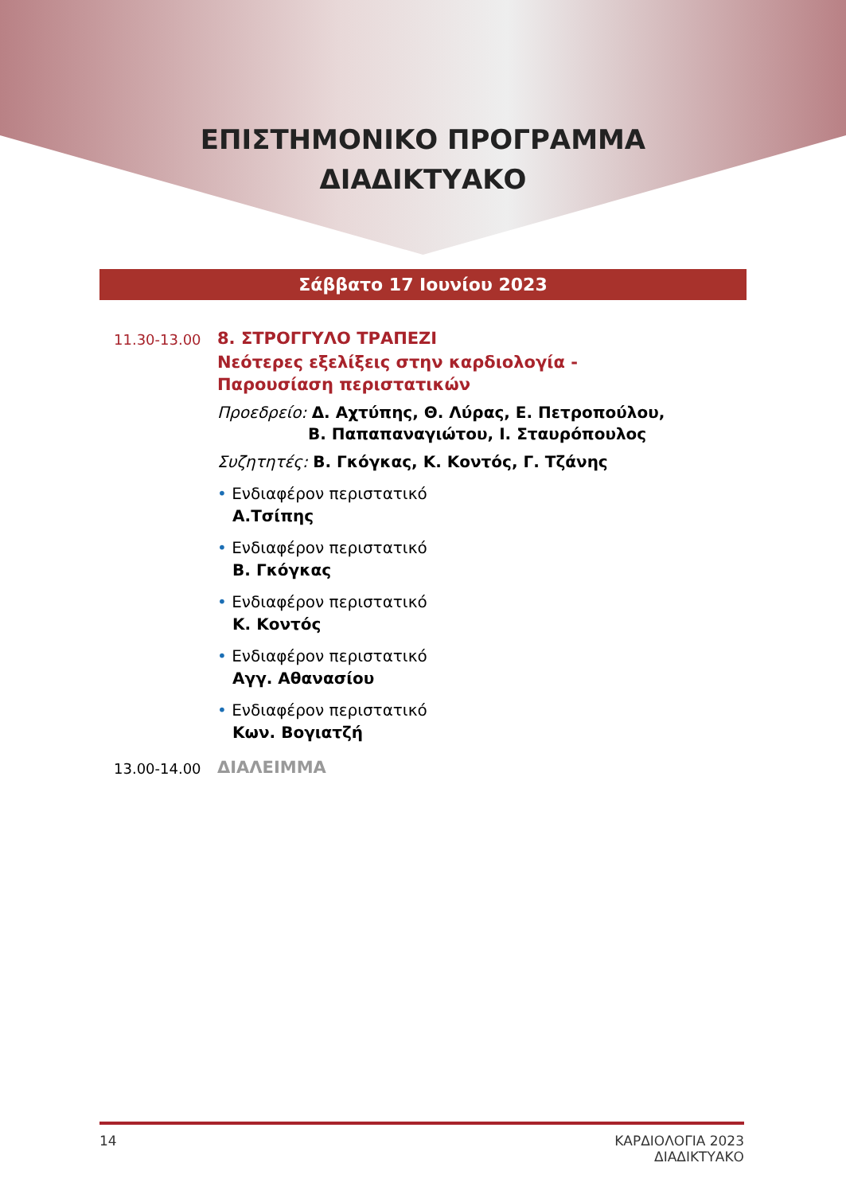ΕΠΙΣΤΗΜΟΝΙΚΟ ΠΡΟΓΡΑΜΜΑ
ΔΙΑΔΙΚΤΥΑΚΟ
Σάββατο 17 Ιουνίου 2023
11.30-13.00
8. ΣΤΡΟΓΓΥΛΟ ΤΡΑΠΕΖΙ
Νεότερες εξελίξεις στην καρδιολογία -
Παρουσίαση περιστατικών
Προεδρείο: Δ. Αχτύπης, Θ. Λύρας, Ε. Πετροπούλου,
Β. Παπαπαναγιώτου, Ι. Σταυρόπουλος
Συζητητές: Β. Γκόγκας, Κ. Κοντός, Γ. Τζάνης
• Ενδιαφέρον περιστατικό
Α.Τσίπης
• Ενδιαφέρον περιστατικό
Β. Γκόγκας
• Ενδιαφέρον περιστατικό
Κ. Κοντός
• Ενδιαφέρον περιστατικό
Αγγ. Αθανασίου
• Ενδιαφέρον περιστατικό
Κων. Βογιατζή
13.00-14.00
ΔΙΑΛΕΙΜΜΑ
14 ΚΑΡΔΙΟΛΟΓΙΑ 2023
ΔΙΑΔΙΚΤΥΑΚΟ